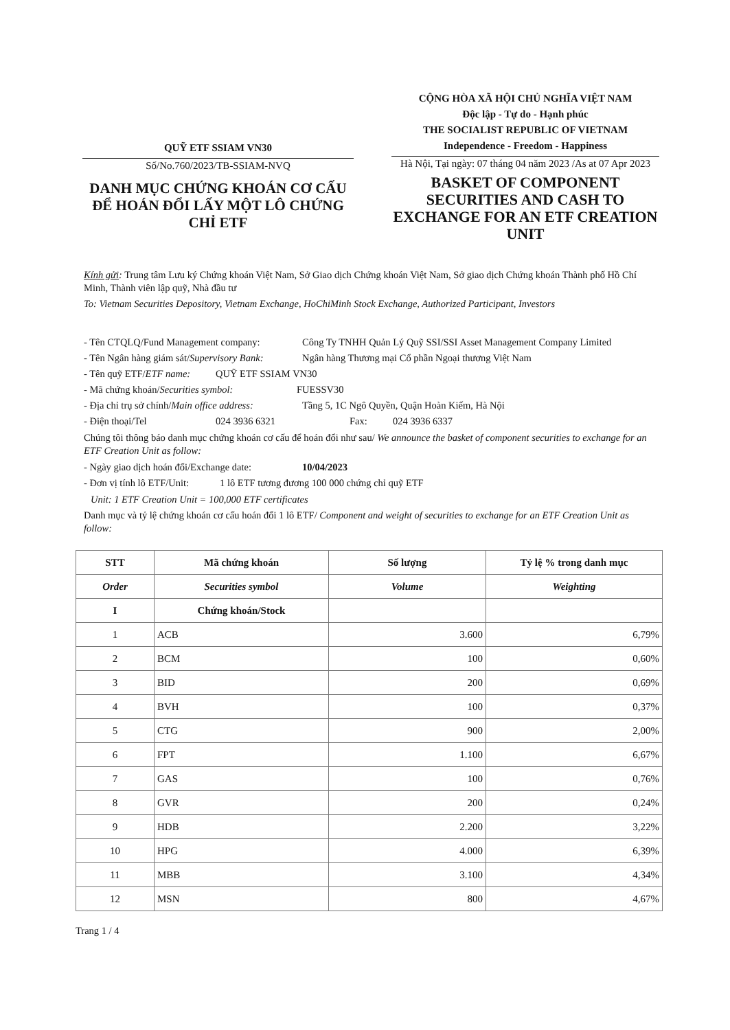QUỸ ETF SSIAM VN30
Số/No.760/2023/TB-SSIAM-NVQ
DANH MỤC CHỨNG KHOÁN CƠ CẤU ĐỂ HOÁN ĐỔI LẤY MỘT LÔ CHỨNG CHỈ ETF
CỘNG HÒA XÃ HỘI CHỦ NGHĨA VIỆT NAM
Độc lập - Tự do - Hạnh phúc
THE SOCIALIST REPUBLIC OF VIETNAM
Independence - Freedom - Happiness
Hà Nội, Tại ngày: 07 tháng 04 năm 2023 /As at 07 Apr 2023
BASKET OF COMPONENT SECURITIES AND CASH TO EXCHANGE FOR AN ETF CREATION UNIT
Kính gửi: Trung tâm Lưu ký Chứng khoán Việt Nam, Sở Giao dịch Chứng khoán Việt Nam, Sở giao dịch Chứng khoán Thành phố Hồ Chí Minh, Thành viên lập quỹ, Nhà đầu tư
To: Vietnam Securities Depository, Vietnam Exchange, HoChiMinh Stock Exchange, Authorized Participant, Investors
- Tên CTQLQ/Fund Management company: Công Ty TNHH Quản Lý Quỹ SSI/SSI Asset Management Company Limited
- Tên Ngân hàng giám sát/Supervisory Bank: Ngân hàng Thương mại Cổ phần Ngoại thương Việt Nam
- Tên quỹ ETF/ETF name: QUỸ ETF SSIAM VN30
- Mã chứng khoán/Securities symbol: FUESSV30
- Địa chỉ trụ sở chính/Main office address: Tầng 5, 1C Ngô Quyền, Quận Hoàn Kiếm, Hà Nội
- Điện thoại/Tel 024 3936 6321 Fax: 024 3936 6337
Chúng tôi thông báo danh mục chứng khoán cơ cấu để hoán đổi như sau/ We announce the basket of component securities to exchange for an ETF Creation Unit as follow:
- Ngày giao dịch hoán đổi/Exchange date: 10/04/2023
- Đơn vị tính lô ETF/Unit: 1 lô ETF tương đương 100 000 chứng chỉ quỹ ETF
Unit: 1 ETF Creation Unit = 100,000 ETF certificates
Danh mục và tỷ lệ chứng khoán cơ cấu hoán đổi 1 lô ETF/ Component and weight of securities to exchange for an ETF Creation Unit as follow:
| STT | Mã chứng khoán | Số lượng | Tỷ lệ % trong danh mục |
| --- | --- | --- | --- |
| Order | Securities symbol | Volume | Weighting |
| I | Chứng khoán/Stock | | |
| 1 | ACB | 3.600 | 6,79% |
| 2 | BCM | 100 | 0,60% |
| 3 | BID | 200 | 0,69% |
| 4 | BVH | 100 | 0,37% |
| 5 | CTG | 900 | 2,00% |
| 6 | FPT | 1.100 | 6,67% |
| 7 | GAS | 100 | 0,76% |
| 8 | GVR | 200 | 0,24% |
| 9 | HDB | 2.200 | 3,22% |
| 10 | HPG | 4.000 | 6,39% |
| 11 | MBB | 3.100 | 4,34% |
| 12 | MSN | 800 | 4,67% |
Trang 1 / 4